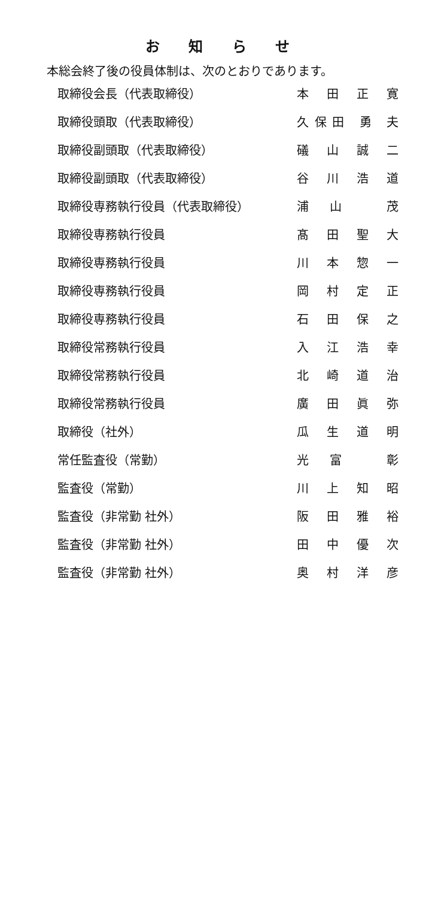お 知 ら せ
本総会終了後の役員体制は、次のとおりであります。
| 取締役会長（代表取締役） | 本 田 正 寛 |
| 取締役頭取（代表取締役） | 久保田 勇 夫 |
| 取締役副頭取（代表取締役） | 礒 山 誠 二 |
| 取締役副頭取（代表取締役） | 谷 川 浩 道 |
| 取締役専務執行役員（代表取締役） | 浦 山 茂 |
| 取締役専務執行役員 | 髙 田 聖 大 |
| 取締役専務執行役員 | 川 本 惣 一 |
| 取締役専務執行役員 | 岡 村 定 正 |
| 取締役専務執行役員 | 石 田 保 之 |
| 取締役常務執行役員 | 入 江 浩 幸 |
| 取締役常務執行役員 | 北 崎 道 治 |
| 取締役常務執行役員 | 廣 田 眞 弥 |
| 取締役（社外） | 瓜 生 道 明 |
| 常任監査役（常勤） | 光 富 彰 |
| 監査役（常勤） | 川 上 知 昭 |
| 監査役（非常勤 社外） | 阪 田 雅 裕 |
| 監査役（非常勤 社外） | 田 中 優 次 |
| 監査役（非常勤 社外） | 奥 村 洋 彦 |